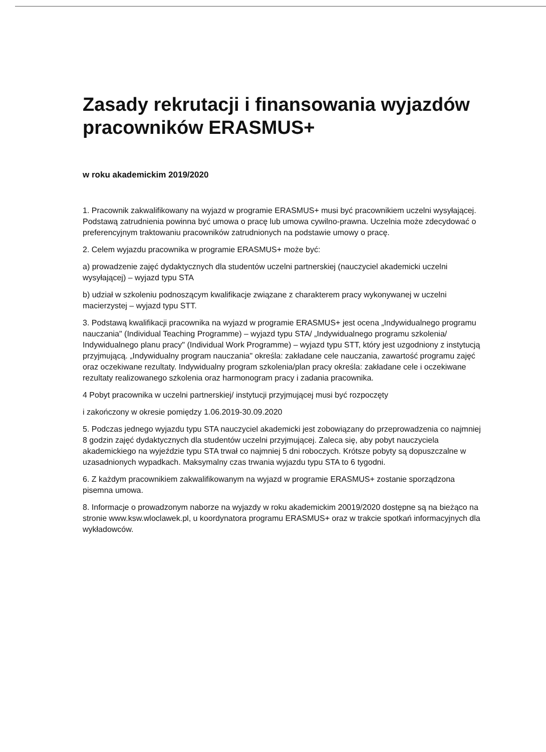Zasady rekrutacji i finansowania wyjazdów pracowników ERASMUS+
w roku akademickim 2019/2020
1. Pracownik zakwalifikowany na wyjazd w programie ERASMUS+ musi być pracownikiem uczelni wysyłającej. Podstawą zatrudnienia powinna być umowa o pracę lub umowa cywilno-prawna. Uczelnia może zdecydować o preferencyjnym traktowaniu pracowników zatrudnionych na podstawie umowy o pracę.
2. Celem wyjazdu pracownika w programie ERASMUS+ może być:
a) prowadzenie zajęć dydaktycznych dla studentów uczelni partnerskiej (nauczyciel akademicki uczelni wysyłającej) – wyjazd typu STA
b) udział w szkoleniu podnoszącym kwalifikacje związane z charakterem pracy wykonywanej w uczelni macierzystej – wyjazd typu STT.
3. Podstawą kwalifikacji pracownika na wyjazd w programie ERASMUS+ jest ocena „Indywidualnego programu nauczania" (Individual Teaching Programme) – wyjazd typu STA/ „Indywidualnego programu szkolenia/ Indywidualnego planu pracy" (Individual Work Programme) – wyjazd typu STT, który jest uzgodniony z instytucją przyjmującą. „Indywidualny program nauczania" określa: zakładane cele nauczania, zawartość programu zajęć oraz oczekiwane rezultaty. Indywidualny program szkolenia/plan pracy określa: zakładane cele i oczekiwane rezultaty realizowanego szkolenia oraz harmonogram pracy i zadania pracownika.
4 Pobyt pracownika w uczelni partnerskiej/ instytucji przyjmującej musi być rozpoczęty
i zakończony w okresie pomiędzy 1.06.2019-30.09.2020
5. Podczas jednego wyjazdu typu STA nauczyciel akademicki jest zobowiązany do przeprowadzenia co najmniej 8 godzin zajęć dydaktycznych dla studentów uczelni przyjmującej. Zaleca się, aby pobyt nauczyciela akademickiego na wyjeździe typu STA trwał co najmniej 5 dni roboczych. Krótsze pobyty są dopuszczalne w uzasadnionych wypadkach. Maksymalny czas trwania wyjazdu typu STA to 6 tygodni.
6. Z każdym pracownikiem zakwalifikowanym na wyjazd w programie ERASMUS+ zostanie sporządzona pisemna umowa.
8. Informacje o prowadzonym naborze na wyjazdy w roku akademickim 20019/2020 dostępne są na bieżąco na stronie www.ksw.wloclawek.pl, u koordynatora programu ERASMUS+ oraz w trakcie spotkań informacyjnych dla wykładowców.